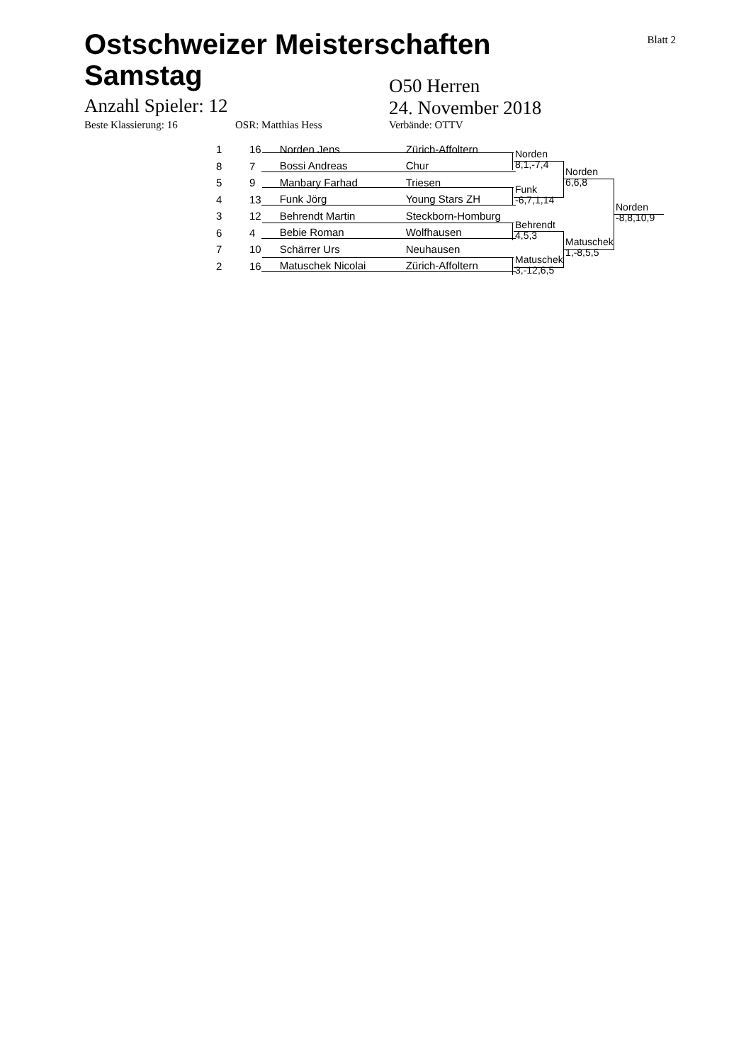Blatt 2
Ostschweizer Meisterschaften
Samstag
Anzahl Spieler: 12
O50 Herren
24. November 2018
Beste Klassierung: 16 OSR: Matthias Hess Verbände: OTTV
| 1 | 16 | | Norden Jens | Zürich-Affoltern |
| 8 | 7 | | Bossi Andreas | Chur |
| 5 | 9 | | Manbary Farhad | Triesen |
| 4 | 13 | | Funk Jörg | Young Stars ZH |
| 3 | 12 | | Behrendt Martin | Steckborn-Homburg |
| 6 | 4 | | Bebie Roman | Wolfhausen |
| 7 | 10 | | Schärrer Urs | Neuhausen |
| 2 | 16 | | Matuschek Nicolai | Zürich-Affoltern |
Norden
8,1,-7,4
Funk
-6,7,1,14
Behrendt
4,5,3
Matuschek
3,-12,6,5
Norden
6,6,8
Matuschek
1,-8,5,5
Norden
-8,8,10,9